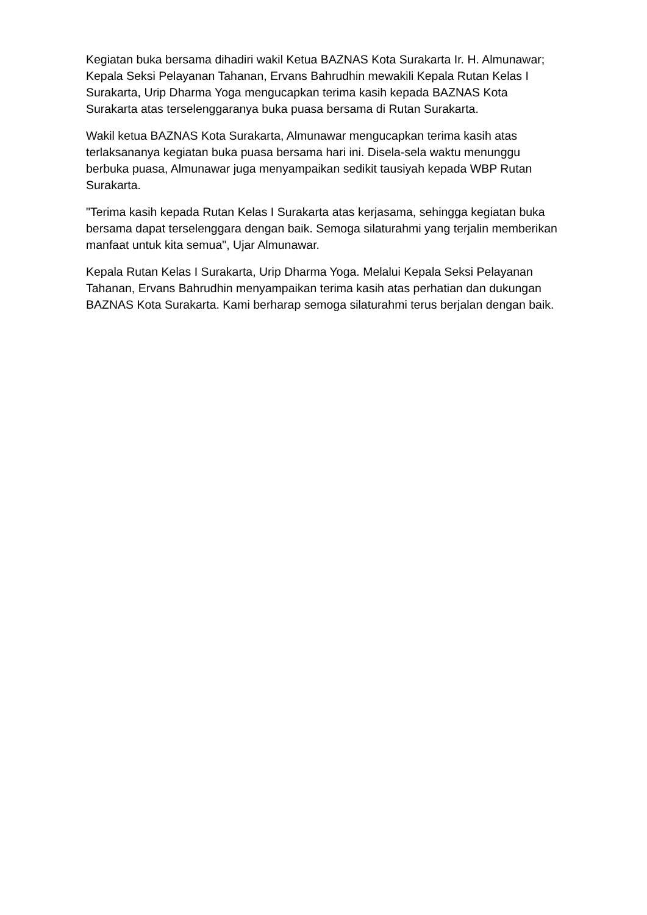Kegiatan buka bersama dihadiri wakil Ketua BAZNAS Kota Surakarta Ir. H. Almunawar; Kepala Seksi Pelayanan Tahanan, Ervans Bahrudhin mewakili Kepala Rutan Kelas I Surakarta, Urip Dharma Yoga mengucapkan terima kasih kepada BAZNAS Kota Surakarta atas terselenggaranya buka puasa bersama di Rutan Surakarta.
Wakil ketua BAZNAS Kota Surakarta, Almunawar mengucapkan terima kasih atas terlaksananya kegiatan buka puasa bersama hari ini. Disela-sela waktu menunggu berbuka puasa, Almunawar juga menyampaikan sedikit tausiyah kepada WBP Rutan Surakarta.
"Terima kasih kepada Rutan Kelas I Surakarta atas kerjasama, sehingga kegiatan buka bersama dapat terselenggara dengan baik. Semoga silaturahmi yang terjalin memberikan manfaat untuk kita semua", Ujar Almunawar.
Kepala Rutan Kelas I Surakarta, Urip Dharma Yoga. Melalui Kepala Seksi Pelayanan Tahanan, Ervans Bahrudhin menyampaikan terima kasih atas perhatian dan dukungan BAZNAS Kota Surakarta. Kami berharap semoga silaturahmi terus berjalan dengan baik.